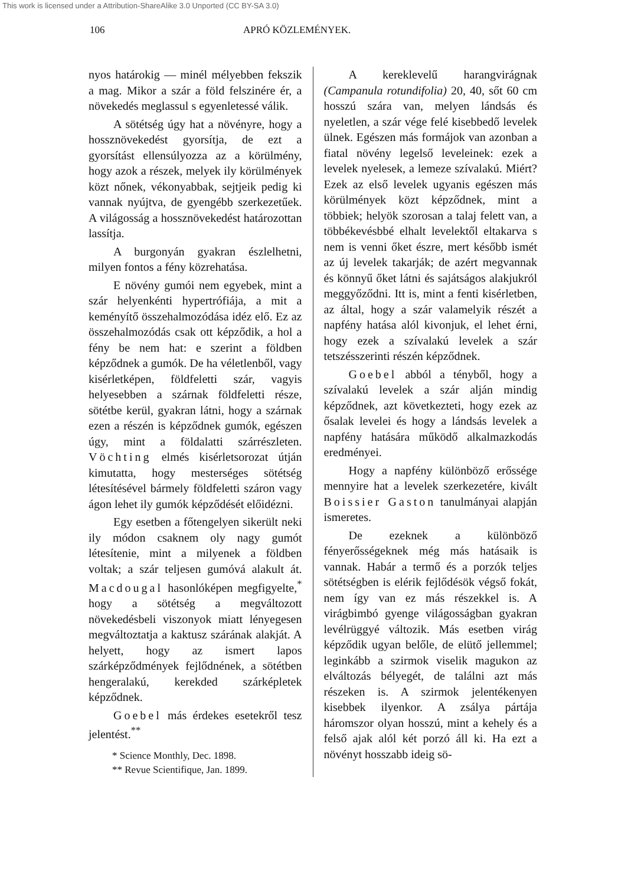This work is licensed under a Attribution-ShareAlike 3.0 Unported (CC BY-SA 3.0)
106 APRÓ KÖZLEMÉNYEK.
nyos határokig — minél mélyebben fekszik a mag. Mikor a szár a föld felszinére ér, a növekedés meglassul s egyenletessé válik.
A sötétség úgy hat a növényre, hogy a hossznövekedést gyorsítja, de ezt a gyorsítást ellensúlyozza az a körülmény, hogy azok a részek, melyek ily körülmények közt nőnek, vékonyabbak, sejtjeik pedig ki vannak nyújtva, de gyengébb szerkezetűek. A világosság a hossznövekedést határozottan lassítja.
A burgonyán gyakran észlelhetni, milyen fontos a fény közrehatása.
E növény gumói nem egyebek, mint a szár helyenkénti hypertrófiája, a mit a keményítő összehalmozódása idéz elő. Ez az összehalmozódás csak ott képződik, a hol a fény be nem hat: e szerint a földben képződnek a gumók. De ha véletlenből, vagy kisérletképen, földfeletti szár, vagyis helyesebben a szárnak földfeletti része, sötétbe kerül, gyakran látni, hogy a szárnak ezen a részén is képződnek gumók, egészen úgy, mint a földalatti szárrészleten. Vöchting elmés kisérletsorozat útján kimutatta, hogy mesterséges sötétség létesítésével bármely földfeletti száron vagy ágon lehet ily gumók képződését előidézni.
Egy esetben a főtengelyen sikerült neki ily módon csaknem oly nagy gumót létesítenie, mint a milyenek a földben voltak; a szár teljesen gumóvá alakult át. Macdougal hasonlóképen megfigyelte,<sup>*</sup> hogy a sötétség a megváltozott növekedésbeli viszonyok miatt lényegesen megváltoztatja a kaktusz szárának alakját. A helyett, hogy az ismert lapos szárképződmények fejlődnének, a sötétben hengeralakú, kerekded szárképletek képződnek.
Goebel más érdekes esetekről tesz jelentést.<sup>**</sup>
* Science Monthly, Dec. 1898.
** Revue Scientifique, Jan. 1899.
A kereklevelű harangvirágnak (Campanula rotundifolia) 20, 40, sőt 60 cm hosszú szára van, melyen lándsás és nyeletlen, a szár vége felé kisebbedő levelek ülnek. Egészen más formájok van azonban a fiatal növény legelső leveleinek: ezek a levelek nyelesek, a lemeze szívalakú. Miért? Ezek az első levelek ugyanis egészen más körülmények közt képződnek, mint a többiek; helyök szorosan a talaj felett van, a többékevésbbé elhalt levelektől eltakarva s nem is venni őket észre, mert később ismét az új levelek takarják; de azért megvannak és könnyű őket látni és sajátságos alakjukról meggyőződni. Itt is, mint a fenti kisérletben, az által, hogy a szár valamelyik részét a napfény hatása alól kivonjuk, el lehet érni, hogy ezek a szívalakú levelek a szár tetszésszerinti részén képződnek.
Goebel abból a tényből, hogy a szívalakú levelek a szár alján mindig képződnek, azt következteti, hogy ezek az ősalak levelei és hogy a lándsás levelek a napfény hatására működő alkalmazkodás eredményei.
Hogy a napfény különböző erőssége mennyire hat a levelek szerkezetére, kivált Boissier Gaston tanulmányai alapján ismeretes.
De ezeknek a különböző fényerősségeknek még más hatásaik is vannak. Habár a termő és a porzók teljes sötétségben is elérik fejlődésök végső fokát, nem így van ez más részekkel is. A virágbimbó gyenge világosságban gyakran levélrüggyé változik. Más esetben virág képződik ugyan belőle, de elütő jellemmel; leginkább a szirmok viselik magukon az elváltozás bélyegét, de találni azt más részeken is. A szirmok jelentékenyen kisebbek ilyenkor. A zsálya pártája háromszor olyan hosszú, mint a kehely és a felső ajak alól két porzó áll ki. Ha ezt a növényt hosszabb ideig sö-